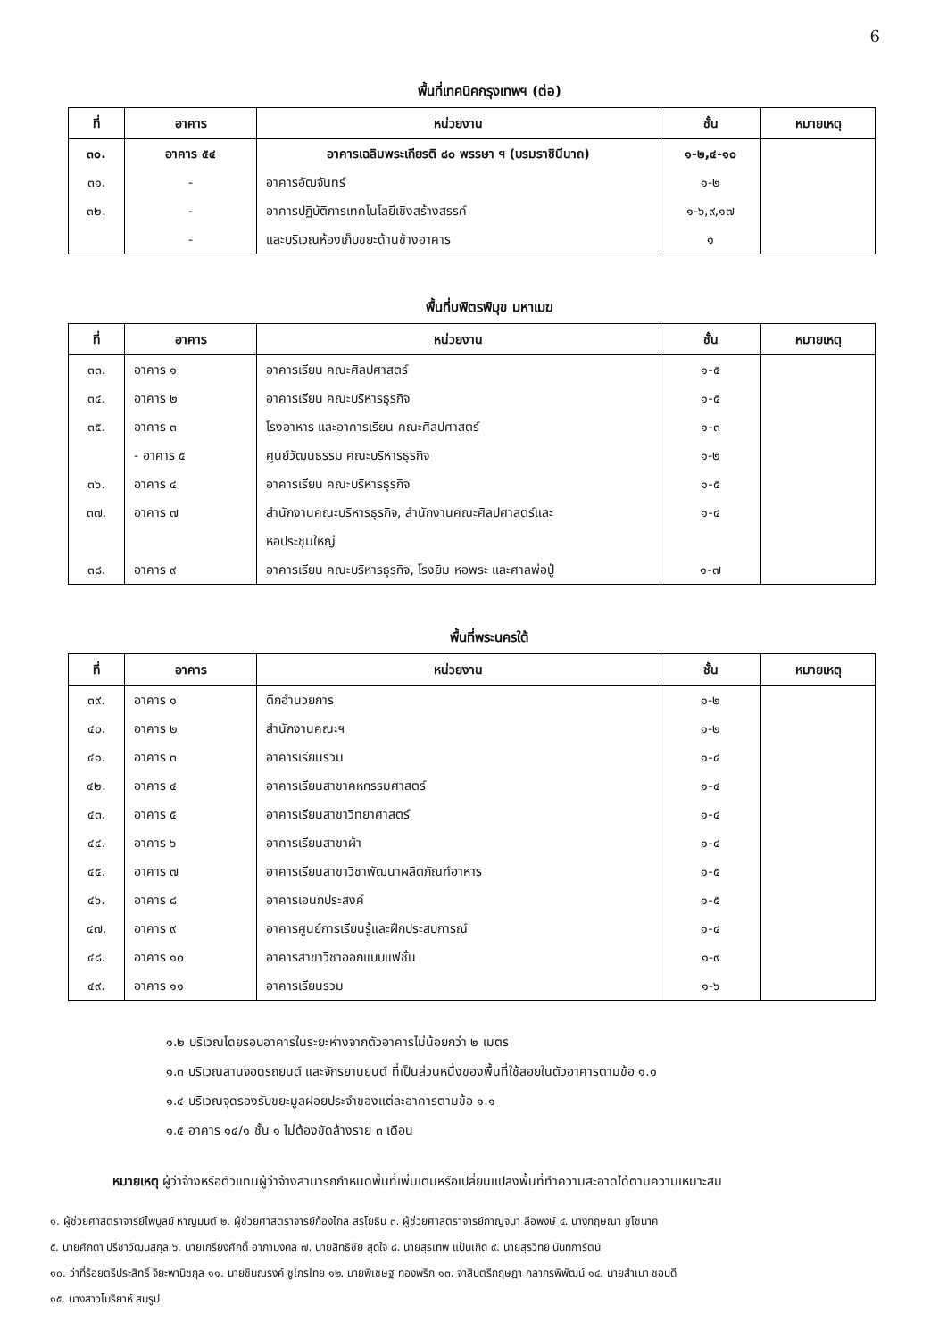6
พื้นที่เทคนิคกรุงเทพฯ (ต่อ)
| ที่ | อาคาร | หน่วยงาน | ชั้น | หมายเหตุ |
| --- | --- | --- | --- | --- |
| ๓๐. | อาคาร ๕๔ | อาคารเฉลิมพระเกียรติ ๘๐ พรรษา ฯ (บรมราชินีนาถ) | ๑-๒,๔-๑๐ | |
| ๓๑. | - | อาคารอัฒจันทร์ | ๑-๒ | |
| ๓๒. | - | อาคารปฏิบัติการเทคโนโลยีเชิงสร้างสรรค์ | ๑-๖,๙,๑๗ | |
| | - | และบริเวณห้องเก็บขยะด้านข้างอาคาร | ๑ | |
พื้นที่บพิตรพิมุข มหาเมฆ
| ที่ | อาคาร | หน่วยงาน | ชั้น | หมายเหตุ |
| --- | --- | --- | --- | --- |
| ๓๓. | อาคาร ๑ | อาคารเรียน คณะศิลปศาสตร์ | ๑-๕ | |
| ๓๔. | อาคาร ๒ | อาคารเรียน คณะบริหารธุรกิจ | ๑-๕ | |
| ๓๕. | อาคาร ๓ | โรงอาหาร และอาคารเรียน คณะศิลปศาสตร์ | ๑-๓ | |
| | - อาคาร ๕ | ศูนย์วัฒนธรรม คณะบริหารธุรกิจ | ๑-๒ | |
| ๓๖. | อาคาร ๔ | อาคารเรียน คณะบริหารธุรกิจ | ๑-๕ | |
| ๓๗. | อาคาร ๗ | สำนักงานคณะบริหารธุรกิจ, สำนักงานคณะศิลปศาสตร์และ | ๑-๔ | |
| | | หอประชุมใหญ่ | | |
| ๓๘. | อาคาร ๙ | อาคารเรียน คณะบริหารธุรกิจ, โรงยิม หอพระ และศาลพ่อปู่ | ๑-๗ | |
พื้นที่พระนครใต้
| ที่ | อาคาร | หน่วยงาน | ชั้น | หมายเหตุ |
| --- | --- | --- | --- | --- |
| ๓๙. | อาคาร ๑ | ตึกอำนวยการ | ๑-๒ | |
| ๔๐. | อาคาร ๒ | สำนักงานคณะฯ | ๑-๒ | |
| ๔๑. | อาคาร ๓ | อาคารเรียนรวม | ๑-๔ | |
| ๔๒. | อาคาร ๔ | อาคารเรียนสาขาคหกรรมศาสตร์ | ๑-๔ | |
| ๔๓. | อาคาร ๕ | อาคารเรียนสาขาวิทยาศาสตร์ | ๑-๔ | |
| ๔๔. | อาคาร ๖ | อาคารเรียนสาขาผ้า | ๑-๔ | |
| ๔๕. | อาคาร ๗ | อาคารเรียนสาขาวิชาพัฒนาผลิตภัณฑ์อาหาร | ๑-๕ | |
| ๔๖. | อาคาร ๘ | อาคารเอนกประสงค์ | ๑-๕ | |
| ๔๗. | อาคาร ๙ | อาคารศูนย์การเรียนรู้และฝึกประสบการณ์ | ๑-๔ | |
| ๔๘. | อาคาร ๑๐ | อาคารสาขาวิชาออกแบบแฟชั่น | ๑-๙ | |
| ๔๙. | อาคาร ๑๑ | อาคารเรียนรวม | ๑-๖ | |
๑.๒ บริเวณโดยรอบอาคารในระยะห่างจากตัวอาคารไม่น้อยกว่า ๒ เมตร
๑.๓ บริเวณลานจอดรถยนต์ และจักรยานยนต์ ที่เป็นส่วนหนึ่งของพื้นที่ใช้สอยในตัวอาคารตามข้อ ๑.๑
๑.๔ บริเวณจุดรองรับขยะมูลฝอยประจำของแต่ละอาคารตามข้อ ๑.๑
๑.๕ อาคาร ๑๔/๑ ชั้น ๑ ไม่ต้องขัดล้างราย ๓ เดือน
หมายเหตุ ผู้ว่าจ้างหรือตัวแทนผู้ว่าจ้างสามารถกำหนดพื้นที่เพิ่มเติมหรือเปลี่ยนแปลงพื้นที่ทำความสะอาดได้ตามความเหมาะสม
๑. ผู้ช่วยศาสตราจารย์ไพบูลย์ หาญมนต์ ๒. ผู้ช่วยศาสตราจารย์ก้องไกล สรโยธิน ๓. ผู้ช่วยศาสตราจารย์กาญจนา ลือพงษ์ ๔. นางกฤษณา ชูโชนาค
๕. นายศักดา ปรีชาวัฒนสกุล ๖. นายเกรียงศักดิ์ อาภามงคล ๗. นายสิทธิชัย สุดใจ ๘. นายสุรเทพ แป้นเกิด ๙. นายสุรวิทย์ นันทการัตน์
๑๐. ว่าที่ร้อยตรีประสิทธิ์ จิยะพานิชกุล ๑๑. นายชินณรงค์ ชูไกรไทย ๑๒. นายพิเชษฐ ทองพริก ๑๓. จ่าสิบตรีกฤษฎา กลาภรพิพัฒน์ ๑๔. นายสำเนา ชอบดี
๑๕. นางสาวโมริยาห์ สมรูป